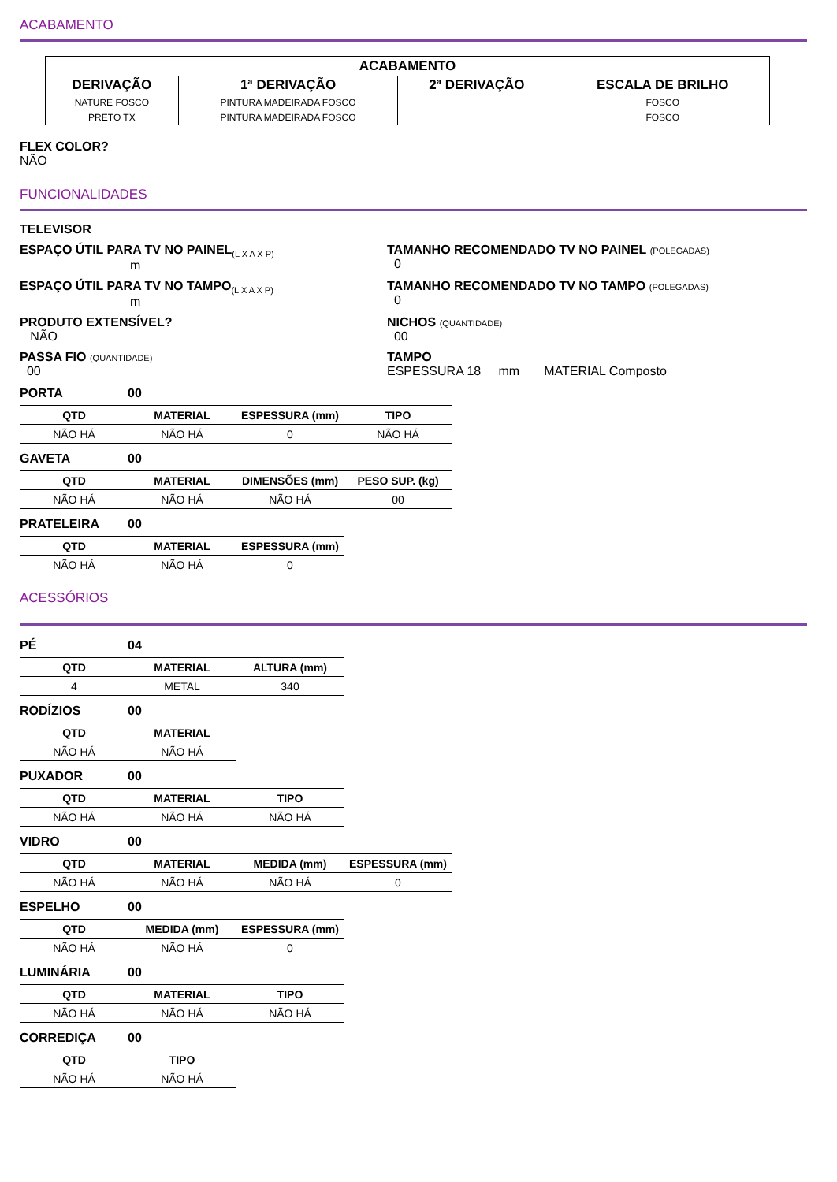ACABAMENTO
| ACABAMENTO | | | |
| --- | --- | --- | --- |
| DERIVAÇÃO | 1ª DERIVAÇÃO | 2ª DERIVAÇÃO | ESCALA DE BRILHO |
| NATURE FOSCO | PINTURA MADEIRADA FOSCO | | FOSCO |
| PRETO TX | PINTURA MADEIRADA FOSCO | | FOSCO |
FLEX COLOR?
NÃO
FUNCIONALIDADES
TELEVISOR
ESPAÇO ÚTIL PARA TV NO PAINEL<sub>(L X A X P)</sub>
m
TAMANHO RECOMENDADO TV NO PAINEL (POLEGADAS)
0
ESPAÇO ÚTIL PARA TV NO TAMPO<sub>(L X A X P)</sub>
m
TAMANHO RECOMENDADO TV NO TAMPO (POLEGADAS)
0
PRODUTO EXTENSÍVEL?
NÃO
NICHOS (QUANTIDADE)
00
PASSA FIO (QUANTIDADE)
00
TAMPO
ESPESSURA 18 mm MATERIAL Composto
PORTA 00
| QTD | MATERIAL | ESPESSURA (mm) | TIPO |
| --- | --- | --- | --- |
| NÃO HÁ | NÃO HÁ | 0 | NÃO HÁ |
GAVETA 00
| QTD | MATERIAL | DIMENSÕES (mm) | PESO SUP. (kg) |
| --- | --- | --- | --- |
| NÃO HÁ | NÃO HÁ | NÃO HÁ | 00 |
PRATELEIRA 00
| QTD | MATERIAL | ESPESSURA (mm) |
| --- | --- | --- |
| NÃO HÁ | NÃO HÁ | 0 |
ACESSÓRIOS
PÉ 04
| QTD | MATERIAL | ALTURA (mm) |
| --- | --- | --- |
| 4 | METAL | 340 |
RODÍZIOS 00
| QTD | MATERIAL |
| --- | --- |
| NÃO HÁ | NÃO HÁ |
PUXADOR 00
| QTD | MATERIAL | TIPO |
| --- | --- | --- |
| NÃO HÁ | NÃO HÁ | NÃO HÁ |
VIDRO 00
| QTD | MATERIAL | MEDIDA (mm) | ESPESSURA (mm) |
| --- | --- | --- | --- |
| NÃO HÁ | NÃO HÁ | NÃO HÁ | 0 |
ESPELHO 00
| QTD | MEDIDA (mm) | ESPESSURA (mm) |
| --- | --- | --- |
| NÃO HÁ | NÃO HÁ | 0 |
LUMINÁRIA 00
| QTD | MATERIAL | TIPO |
| --- | --- | --- |
| NÃO HÁ | NÃO HÁ | NÃO HÁ |
CORREDIÇA 00
| QTD | TIPO |
| --- | --- |
| NÃO HÁ | NÃO HÁ |